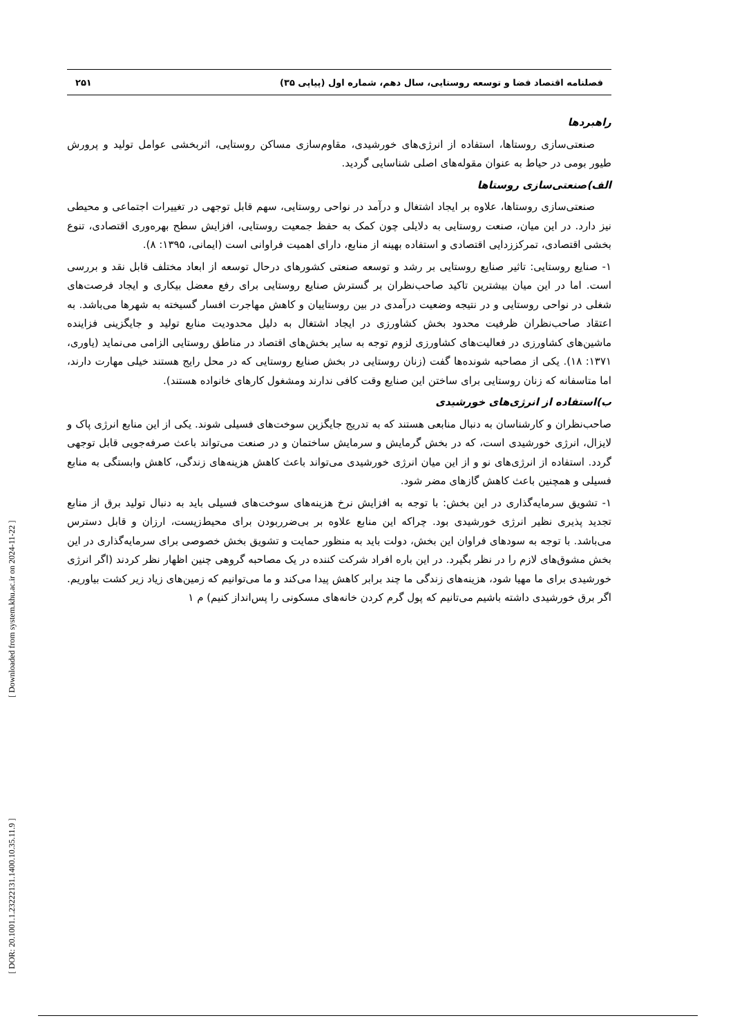فصلنامه اقتصاد فضا و توسعه روستایی، سال دهم، شماره اول (پیاپی ۳۵) ۲۵۱
راهبردها
صنعتی‌سازی روستاها، استفاده از انرژی‌های خورشیدی، مقاوم‌سازی مساکن روستایی، اثربخشی عوامل تولید و پرورش طیور بومی در حیاط به عنوان مقوله‌های اصلی شناسایی گردید.
الف)صنعتی‌سازی روستاها
صنعتی‌سازی روستاها، علاوه بر ایجاد اشتغال و درآمد در نواحی روستایی، سهم قابل توجهی در تغییرات اجتماعی و محیطی نیز دارد. در این میان، صنعت روستایی به دلایلی چون کمک به حفظ جمعیت روستایی، افزایش سطح بهره‌وری اقتصادی، تنوع بخشی اقتصادی، تمرکززدایی اقتصادی و استفاده بهینه از منابع، دارای اهمیت فراوانی است (ایمانی، ۱۳۹۵: ۸).
۱- صنایع روستایی: تاثیر صنایع روستایی بر رشد و توسعه صنعتی کشورهای درحال توسعه از ابعاد مختلف قابل نقد و بررسی است. اما در این میان بیشترین تاکید صاحب‌نظران بر گسترش صنایع روستایی برای رفع معضل بیکاری و ایجاد فرصت‌های شغلی در نواحی روستایی و در نتیجه وضعیت درآمدی در بین روستاییان و کاهش مهاجرت افسار گسیخته به شهرها می‌باشد. به اعتقاد صاحب‌نظران ظرفیت محدود بخش کشاورزی در ایجاد اشتغال به دلیل محدودیت منابع تولید و جایگزینی فزاینده ماشین‌های کشاورزی در فعالیت‌های کشاورزی لزوم توجه به سایر بخش‌های اقتصاد در مناطق روستایی الزامی می‌نماید (یاوری، ۱۳۷۱: ۱۸). یکی از مصاحبه شونده‌ها گفت (زنان روستایی در بخش صنایع روستایی که در محل رایج هستند خیلی مهارت دارند، اما متاسفانه که زنان روستایی برای ساختن این صنایع وقت کافی ندارند ومشغول کارهای خانواده هستند).
ب)استفاده از انرژی‌های خورشیدی
صاحب‌نظران و کارشناسان به دنبال منابعی هستند که به تدریج جایگزین سوخت‌های فسیلی شوند. یکی از این منابع انرژی پاک و لایزال، انرژی خورشیدی است، که در بخش گرمایش و سرمایش ساختمان و در صنعت می‌تواند باعث صرفه‌جویی قابل توجهی گردد. استفاده از انرژی‌های نو و از این میان انرژی خورشیدی می‌تواند باعث کاهش هزینه‌های زندگی، کاهش وابستگی به منابع فسیلی و همچنین باعث کاهش گازهای مضر شود.
۱- تشویق سرمایه‌گذاری در این بخش: با توجه به افزایش نرخ هزینه‌های سوخت‌های فسیلی باید به دنبال تولید برق از منابع تجدید پذیری نظیر انرژی خورشیدی بود. چراکه این منابع علاوه بر بی‌ضرربودن برای محیط‌زیست، ارزان و قابل دسترس می‌باشد. با توجه به سودهای فراوان این بخش، دولت باید به منظور حمایت و تشویق بخش خصوصی برای سرمایه‌گذاری در این بخش مشوق‌های لازم را در نظر بگیرد. در این باره افراد شرکت کننده در یک مصاحبه گروهی چنین اظهار نظر کردند (اگر انرژی خورشیدی برای ما مهیا شود، هزینه‌های زندگی ما چند برابر کاهش پیدا می‌کند و ما می‌توانیم که زمین‌های زیاد زیر کشت بیاوریم. اگر برق خورشیدی داشته باشیم می‌تانیم که پول گرم کردن خانه‌های مسکونی را پس‌انداز کنیم) م ۱
[ Downloaded from system.khu.ac.ir on 2024-11-22 ]
[ DOR: 20.1001.1.23222131.1400.10.35.11.9 ]